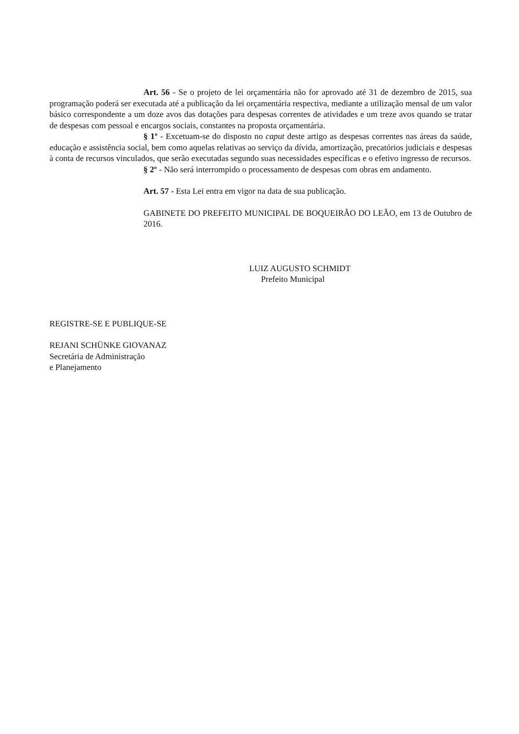Art. 56 - Se o projeto de lei orçamentária não for aprovado até 31 de dezembro de 2015, sua programação poderá ser executada até a publicação da lei orçamentária respectiva, mediante a utilização mensal de um valor básico correspondente a um doze avos das dotações para despesas correntes de atividades e um treze avos quando se tratar de despesas com pessoal e encargos sociais, constantes na proposta orçamentária.
§ 1º - Excetuam-se do disposto no caput deste artigo as despesas correntes nas áreas da saúde, educação e assistência social, bem como aquelas relativas ao serviço da dívida, amortização, precatórios judiciais e despesas à conta de recursos vinculados, que serão executadas segundo suas necessidades específicas e o efetivo ingresso de recursos.
§ 2º - Não será interrompido o processamento de despesas com obras em andamento.
Art. 57 - Esta Lei entra em vigor na data de sua publicação.
GABINETE DO PREFEITO MUNICIPAL DE BOQUEIRÃO DO LEÃO, em 13 de Outubro de 2016.
LUIZ AUGUSTO SCHMIDT
Prefeito Municipal
REGISTRE-SE E PUBLIQUE-SE
REJANI SCHÜNKE GIOVANAZ
Secretária de Administração
e Planejamento